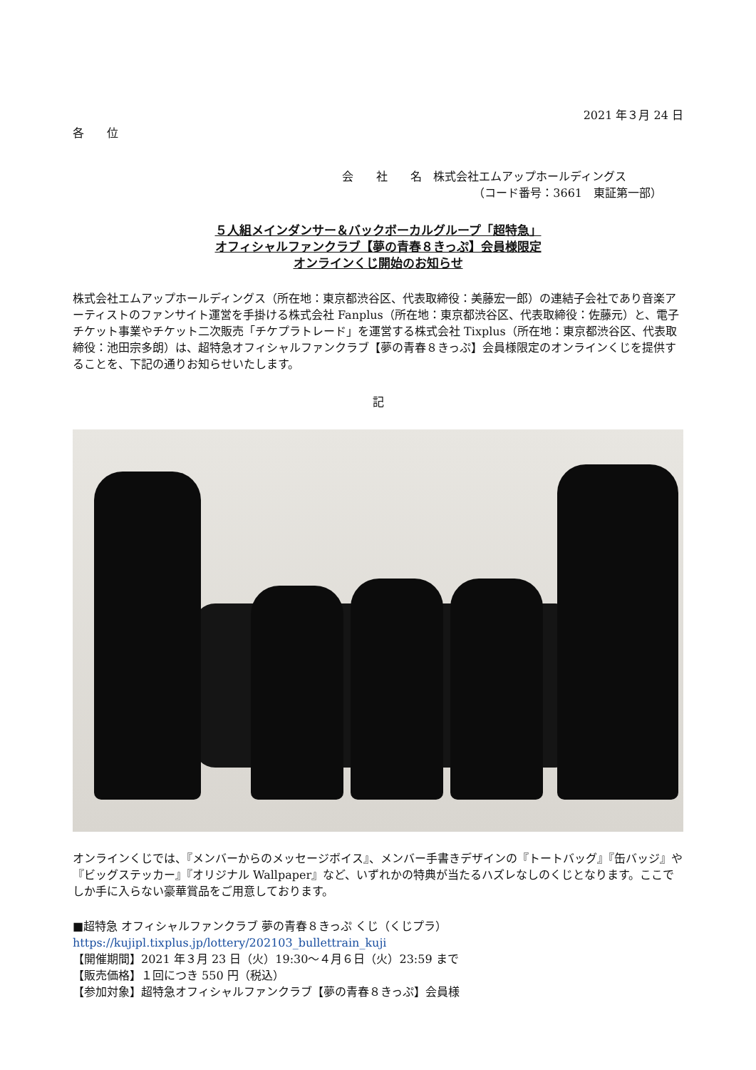2021 年３月 24 日
各　　位
会　　社　　名　株式会社エムアップホールディングス
（コード番号：3661　東証第一部）
５人組メインダンサー＆バックボーカルグループ「超特急」
オフィシャルファンクラブ【夢の青春８きっぷ】会員様限定
オンラインくじ開始のお知らせ
株式会社エムアップホールディングス（所在地：東京都渋谷区、代表取締役：美藤宏一郎）の連結子会社であり音楽アーティストのファンサイト運営を手掛ける株式会社 Fanplus（所在地：東京都渋谷区、代表取締役：佐藤元）と、電子チケット事業やチケット二次販売「チケプラトレード」を運営する株式会社 Tixplus（所在地：東京都渋谷区、代表取締役：池田宗多朗）は、超特急オフィシャルファンクラブ【夢の青春８きっぷ】会員様限定のオンラインくじを提供することを、下記の通りお知らせいたします。
記
オンラインくじでは、『メンバーからのメッセージボイス』、メンバー手書きデザインの『トートバッグ』『缶バッジ』や『ビッグステッカー』『オリジナル Wallpaper』など、いずれかの特典が当たるハズレなしのくじとなります。ここでしか手に入らない豪華賞品をご用意しております。
■超特急 オフィシャルファンクラブ 夢の青春８きっぷ くじ（くじプラ）
https://kujipl.tixplus.jp/lottery/202103_bullettrain_kuji
【開催期間】2021 年３月 23 日（火）19:30～４月６日（火）23:59 まで
【販売価格】１回につき 550 円（税込）
【参加対象】超特急オフィシャルファンクラブ【夢の青春８きっぷ】会員様